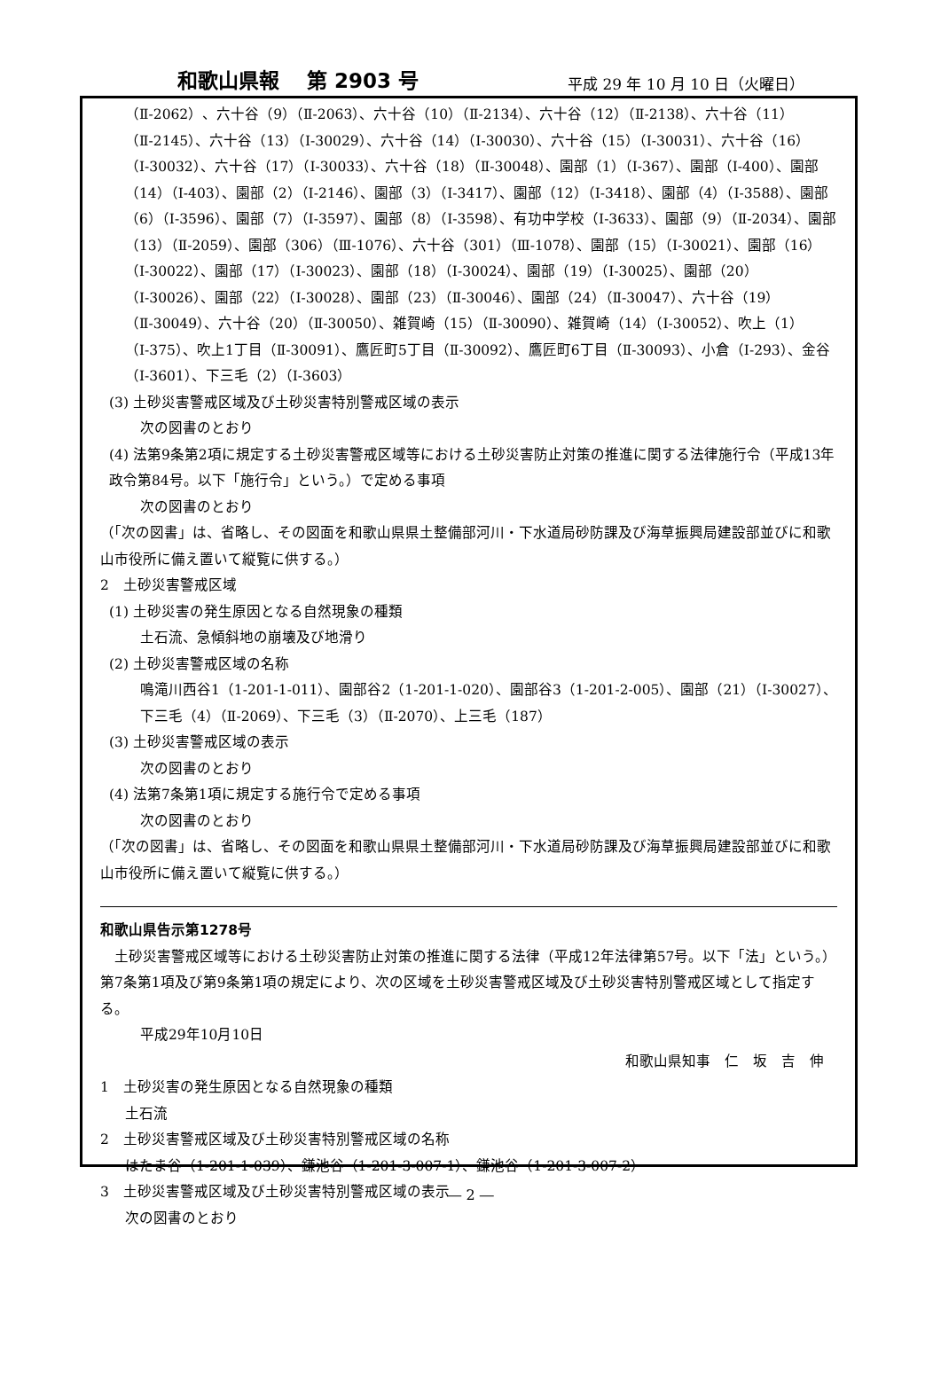和歌山県報　 第 2903 号
平成 29 年 10 月 10 日（火曜日）
（Ⅱ-2062）、六十谷（9）（Ⅱ-2063）、六十谷（10）（Ⅱ-2134）、六十谷（12）（Ⅱ-2138）、六十谷（11）（Ⅱ-2145）、六十谷（13）（Ⅰ-30029）、六十谷（14）（Ⅰ-30030）、六十谷（15）（Ⅰ-30031）、六十谷（16）（Ⅰ-30032）、六十谷（17）（Ⅰ-30033）、六十谷（18）（Ⅱ-30048）、園部（1）（Ⅰ-367）、園部（Ⅰ-400）、園部（14）（Ⅰ-403）、園部（2）（Ⅰ-2146）、園部（3）（Ⅰ-3417）、園部（12）（Ⅰ-3418）、園部（4）（Ⅰ-3588）、園部（6）（Ⅰ-3596）、園部（7）（Ⅰ-3597）、園部（8）（Ⅰ-3598）、有功中学校（Ⅰ-3633）、園部（9）（Ⅱ-2034）、園部（13）（Ⅱ-2059）、園部（306）（Ⅲ-1076）、六十谷（301）（Ⅲ-1078）、園部（15）（Ⅰ-30021）、園部（16）（Ⅰ-30022）、園部（17）（Ⅰ-30023）、園部（18）（Ⅰ-30024）、園部（19）（Ⅰ-30025）、園部（20）（Ⅰ-30026）、園部（22）（Ⅰ-30028）、園部（23）（Ⅱ-30046）、園部（24）（Ⅱ-30047）、六十谷（19）（Ⅱ-30049）、六十谷（20）（Ⅱ-30050）、雑賀崎（15）（Ⅱ-30090）、雑賀崎（14）（Ⅰ-30052）、吹上（1）（Ⅰ-375）、吹上1丁目（Ⅱ-30091）、鷹匠町5丁目（Ⅱ-30092）、鷹匠町6丁目（Ⅱ-30093）、小倉（Ⅰ-293）、金谷（Ⅰ-3601）、下三毛（2）（Ⅰ-3603）
(3) 土砂災害警戒区域及び土砂災害特別警戒区域の表示
次の図書のとおり
(4) 法第9条第2項に規定する土砂災害警戒区域等における土砂災害防止対策の推進に関する法律施行令（平成13年政令第84号。以下「施行令」という。）で定める事項
次の図書のとおり
（「次の図書」は、省略し、その図面を和歌山県県土整備部河川・下水道局砂防課及び海草振興局建設部並びに和歌山市役所に備え置いて縦覧に供する。）
2　土砂災害警戒区域
(1) 土砂災害の発生原因となる自然現象の種類
土石流、急傾斜地の崩壊及び地滑り
(2) 土砂災害警戒区域の名称
鳴滝川西谷1（1-201-1-011）、園部谷2（1-201-1-020）、園部谷3（1-201-2-005）、園部（21）（Ⅰ-30027）、下三毛（4）（Ⅱ-2069）、下三毛（3）（Ⅱ-2070）、上三毛（187）
(3) 土砂災害警戒区域の表示
次の図書のとおり
(4) 法第7条第1項に規定する施行令で定める事項
次の図書のとおり
（「次の図書」は、省略し、その図面を和歌山県県土整備部河川・下水道局砂防課及び海草振興局建設部並びに和歌山市役所に備え置いて縦覧に供する。）
和歌山県告示第1278号
　土砂災害警戒区域等における土砂災害防止対策の推進に関する法律（平成12年法律第57号。以下「法」という。）第7条第1項及び第9条第1項の規定により、次の区域を土砂災害警戒区域及び土砂災害特別警戒区域として指定する。
平成29年10月10日
和歌山県知事　仁　坂　吉　伸
1　土砂災害の発生原因となる自然現象の種類
土石流
2　土砂災害警戒区域及び土砂災害特別警戒区域の名称
はたま谷（1-201-1-039）、鎌池谷（1-201-3-007-1）、鎌池谷（1-201-3-007-2）
3　土砂災害警戒区域及び土砂災害特別警戒区域の表示
次の図書のとおり
― 2 ―